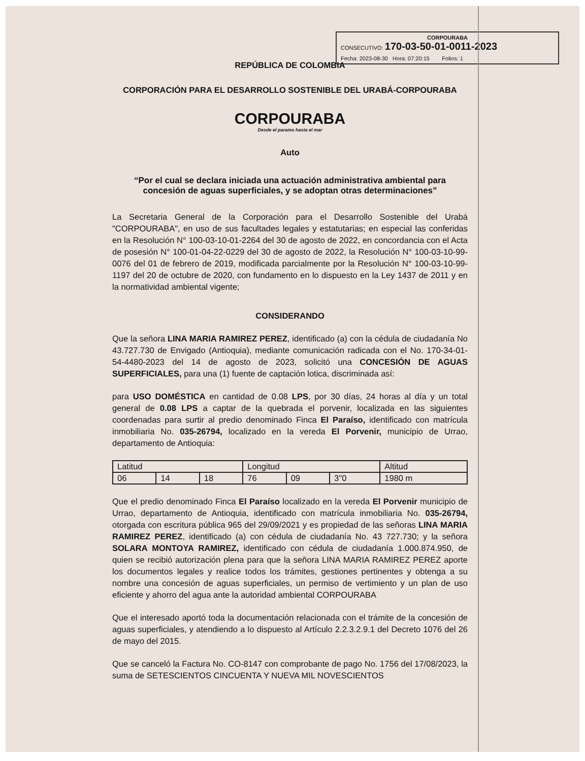CORPOURABA
CONSECUTIVO: 170-03-50-01-0011-2023
Fecha: 2023-08-30 Hora: 07:20:15 Folios: 1
REPÚBLICA DE COLOMBIA
CORPORACIÓN PARA EL DESARROLLO SOSTENIBLE DEL URABÁ-CORPOURABA
CORPOURABA
Desde el paramo hasta el mar
Auto
“Por el cual se declara iniciada una actuación administrativa ambiental para concesión de aguas superficiales, y se adoptan otras determinaciones”
La Secretaria General de la Corporación para el Desarrollo Sostenible del Urabá "CORPOURABA", en uso de sus facultades legales y estatutarias; en especial las conferidas en la Resolución N° 100-03-10-01-2264 del 30 de agosto de 2022, en concordancia con el Acta de posesión N° 100-01-04-22-0229 del 30 de agosto de 2022, la Resolución N° 100-03-10-99-0076 del 01 de febrero de 2019, modificada parcialmente por la Resolución N° 100-03-10-99-1197 del 20 de octubre de 2020, con fundamento en lo dispuesto en la Ley 1437 de 2011 y en la normatividad ambiental vigente;
CONSIDERANDO
Que la señora LINA MARIA RAMIREZ PEREZ, identificado (a) con la cédula de ciudadanía No 43.727.730 de Envigado (Antioquia), mediante comunicación radicada con el No. 170-34-01-54-4480-2023 del 14 de agosto de 2023, solicitó una CONCESIÓN DE AGUAS SUPERFICIALES, para una (1) fuente de captación lotica, discriminada así:
para USO DOMÉSTICA en cantidad de 0.08 LPS, por 30 días, 24 horas al día y un total general de 0.08 LPS a captar de la quebrada el porvenir, localizada en las siguientes coordenadas para surtir al predio denominado Finca El Paraíso, identificado con matrícula inmobiliaria No. 035-26794, localizado en la vereda El Porvenir, municipio de Urrao, departamento de Antioquia:
| Latitud | | | Longitud | | | Altitud |
| 06 | 14 | 18 | 76 | 09 | 3"0 | 1980 m |
Que el predio denominado Finca El Paraíso localizado en la vereda El Porvenir municipio de Urrao, departamento de Antioquia, identificado con matrícula inmobiliaria No. 035-26794, otorgada con escritura pública 965 del 29/09/2021 y es propiedad de las señoras LINA MARIA RAMIREZ PEREZ, identificado (a) con cédula de ciudadanía No. 43 727.730; y la señora SOLARA MONTOYA RAMIREZ, identificado con cédula de ciudadanía 1.000.874.950, de quien se recibió autorización plena para que la señora LINA MARIA RAMIREZ PEREZ aporte los documentos legales y realice todos los trámites, gestiones pertinentes y obtenga a su nombre una concesión de aguas superficiales, un permiso de vertimiento y un plan de uso eficiente y ahorro del agua ante la autoridad ambiental CORPOURABA
Que el interesado aportó toda la documentación relacionada con el trámite de la concesión de aguas superficiales, y atendiendo a lo dispuesto al Artículo 2.2.3.2.9.1 del Decreto 1076 del 26 de mayo del 2015.
Que se canceló la Factura No. CO-8147 con comprobante de pago No. 1756 del 17/08/2023, la suma de SETESCIENTOS CINCUENTA Y NUEVA MIL NOVESCIENTOS